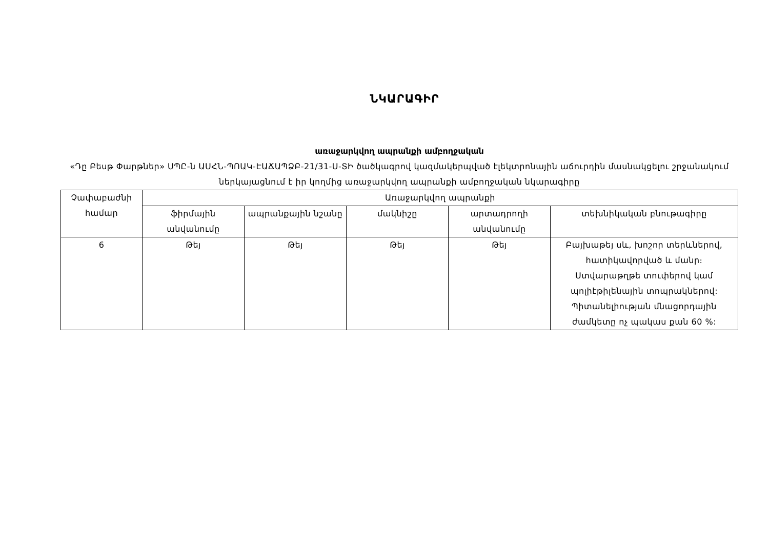ՆԿԱՐԱԳԻՐ
առաջարկվող ապրանքի ամբողջական
«Դը Բեսթ Փարթներ» ՍՊԸ-ն ԱՍՀՆ-ՊՈԱԿ-ԷԱՃԱՊՁԲ-21/31-Ս-ՏԻ ծածկագրով կազմակերպված էլեկտրոնային աճուրդին մասնակցելու շրջանակում ներկայացնում է իր կողմից առաջարկվող ապրանքի ամբողջական նկարագիրը
| Չափաբաժնի համար | Առաջարկվող ապրանքի | | | | |
| --- | --- | --- | --- | --- | --- |
| | ֆիրմային անվանումը | ապրանքային նշանը | մակնիշը | արտադրողի անվանումը | տեխնիկական բնութագիրը |
| 6 | Թեյ | Թեյ | Թեյ | Թեյ | Բայխաթեյ սև, խոշոր տերևներով, հատիկավորված և մանր։ Ստվարաթղթե տուփերով կամ պոլիէթիլենային տոպրակներով: Պիտանելիության մնացորդային ժամկետը ոչ պակաս քան 60 %: |